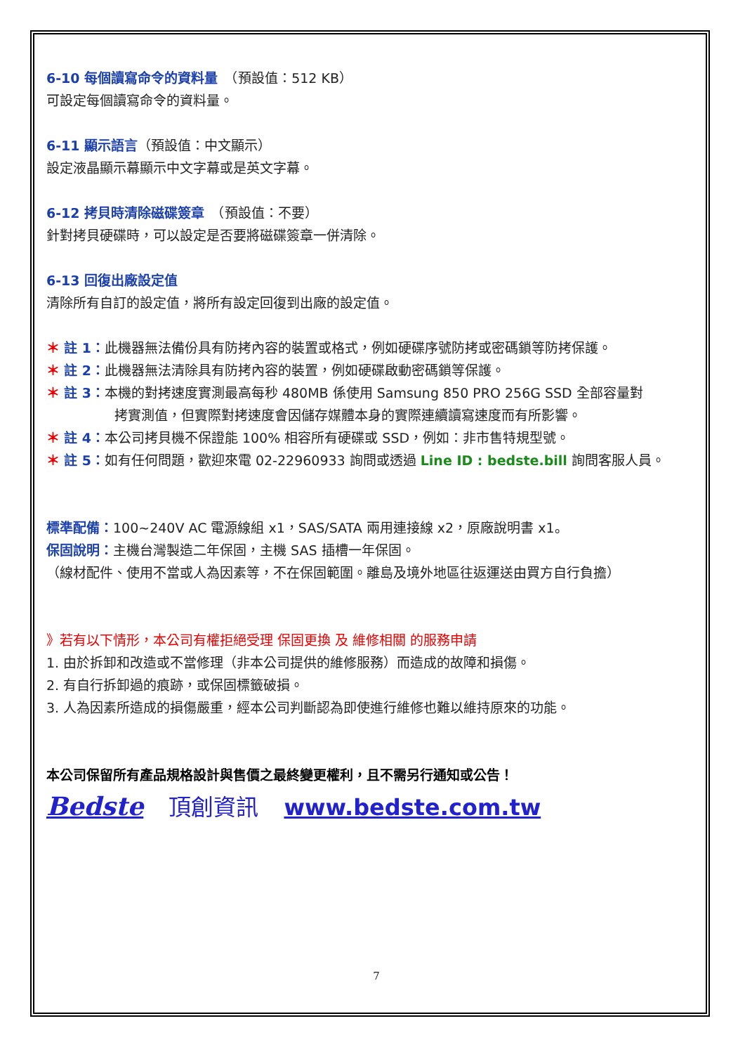6-10 每個讀寫命令的資料量　（預設值：512 KB）
可設定每個讀寫命令的資料量。
6-11 顯示語言（預設值：中文顯示）
設定液晶顯示幕顯示中文字幕或是英文字幕。
6-12 拷貝時清除磁碟簽章　（預設值：不要）
針對拷貝硬碟時，可以設定是否要將磁碟簽章一併清除。
6-13 回復出廠設定值
清除所有自訂的設定值，將所有設定回復到出廠的設定值。
＊ 註 1：此機器無法備份具有防拷內容的裝置或格式，例如硬碟序號防拷或密碼鎖等防拷保護。
＊ 註 2：此機器無法清除具有防拷內容的裝置，例如硬碟啟動密碼鎖等保護。
＊ 註 3：本機的對拷速度實測最高每秒 480MB 係使用 Samsung 850 PRO 256G SSD 全部容量對
拷實測值，但實際對拷速度會因儲存媒體本身的實際連續讀寫速度而有所影響。
＊ 註 4：本公司拷貝機不保證能 100% 相容所有硬碟或 SSD，例如：非市售特規型號。
＊ 註 5：如有任何問題，歡迎來電 02-22960933 詢問或透過 Line ID : bedste.bill 詢問客服人員。
標準配備：100~240V AC 電源線組 x1，SAS/SATA 兩用連接線 x2，原廠說明書 x1。
保固說明：主機台灣製造二年保固，主機 SAS 插槽一年保固。
（線材配件、使用不當或人為因素等，不在保固範圍。離島及境外地區往返運送由買方自行負擔）
》若有以下情形，本公司有權拒絕受理 保固更換 及 維修相關 的服務申請
1. 由於拆卸和改造或不當修理（非本公司提供的維修服務）而造成的故障和損傷。
2. 有自行拆卸過的痕跡，或保固標籤破損。
3. 人為因素所造成的損傷嚴重，經本公司判斷認為即使進行維修也難以維持原來的功能。
本公司保留所有產品規格設計與售價之最終變更權利，且不需另行通知或公告！
Bedste 頂創資訊 www.bedste.com.tw
7